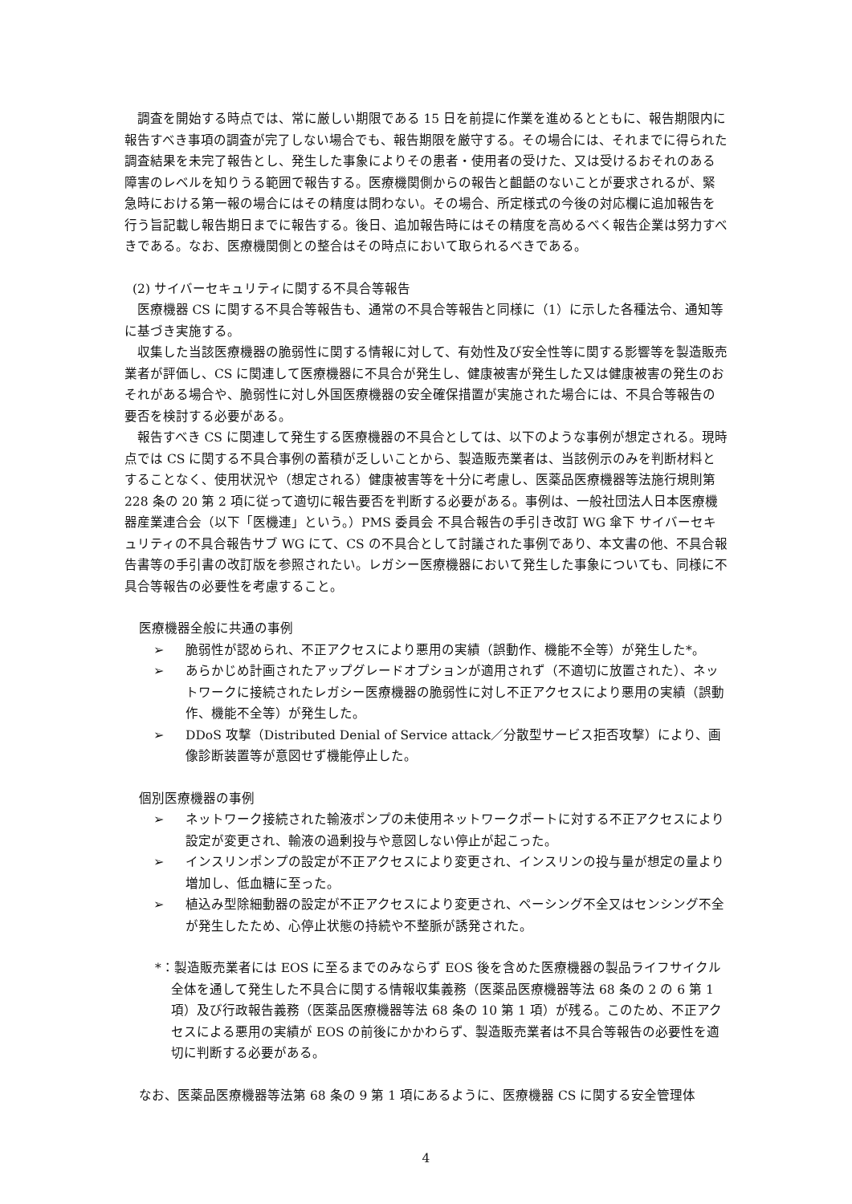調査を開始する時点では、常に厳しい期限である 15 日を前提に作業を進めるとともに、報告期限内に報告すべき事項の調査が完了しない場合でも、報告期限を厳守する。その場合には、それまでに得られた調査結果を未完了報告とし、発生した事象によりその患者・使用者の受けた、又は受けるおそれのある障害のレベルを知りうる範囲で報告する。医療機関側からの報告と齟齬のないことが要求されるが、緊急時における第一報の場合にはその精度は問わない。その場合、所定様式の今後の対応欄に追加報告を行う旨記載し報告期日までに報告する。後日、追加報告時にはその精度を高めるべく報告企業は努力すべきである。なお、医療機関側との整合はその時点において取られるべきである。
(2) サイバーセキュリティに関する不具合等報告
医療機器 CS に関する不具合等報告も、通常の不具合等報告と同様に（1）に示した各種法令、通知等に基づき実施する。
収集した当該医療機器の脆弱性に関する情報に対して、有効性及び安全性等に関する影響等を製造販売業者が評価し、CS に関連して医療機器に不具合が発生し、健康被害が発生した又は健康被害の発生のおそれがある場合や、脆弱性に対し外国医療機器の安全確保措置が実施された場合には、不具合等報告の要否を検討する必要がある。
報告すべき CS に関連して発生する医療機器の不具合としては、以下のような事例が想定される。現時点では CS に関する不具合事例の蓄積が乏しいことから、製造販売業者は、当該例示のみを判断材料とすることなく、使用状況や（想定される）健康被害等を十分に考慮し、医薬品医療機器等法施行規則第 228 条の 20 第 2 項に従って適切に報告要否を判断する必要がある。事例は、一般社団法人日本医療機器産業連合会（以下「医機連」という。）PMS 委員会 不具合報告の手引き改訂 WG 傘下 サイバーセキュリティの不具合報告サブ WG にて、CS の不具合として討議された事例であり、本文書の他、不具合報告書等の手引書の改訂版を参照されたい。レガシー医療機器において発生した事象についても、同様に不具合等報告の必要性を考慮すること。
医療機器全般に共通の事例
➢ 脆弱性が認められ、不正アクセスにより悪用の実績（誤動作、機能不全等）が発生した*。
➢ あらかじめ計画されたアップグレードオプションが適用されず（不適切に放置された）、ネットワークに接続されたレガシー医療機器の脆弱性に対し不正アクセスにより悪用の実績（誤動作、機能不全等）が発生した。
➢ DDoS 攻撃（Distributed Denial of Service attack／分散型サービス拒否攻撃）により、画像診断装置等が意図せず機能停止した。
個別医療機器の事例
➢ ネットワーク接続された輸液ポンプの未使用ネットワークポートに対する不正アクセスにより設定が変更され、輸液の過剰投与や意図しない停止が起こった。
➢ インスリンポンプの設定が不正アクセスにより変更され、インスリンの投与量が想定の量より増加し、低血糖に至った。
➢ 植込み型除細動器の設定が不正アクセスにより変更され、ペーシング不全又はセンシング不全が発生したため、心停止状態の持続や不整脈が誘発された。
*：製造販売業者には EOS に至るまでのみならず EOS 後を含めた医療機器の製品ライフサイクル全体を通して発生した不具合に関する情報収集義務（医薬品医療機器等法 68 条の 2 の 6 第 1 項）及び行政報告義務（医薬品医療機器等法 68 条の 10 第 1 項）が残る。このため、不正アクセスによる悪用の実績が EOS の前後にかかわらず、製造販売業者は不具合等報告の必要性を適切に判断する必要がある。
なお、医薬品医療機器等法第 68 条の 9 第 1 項にあるように、医療機器 CS に関する安全管理体
4